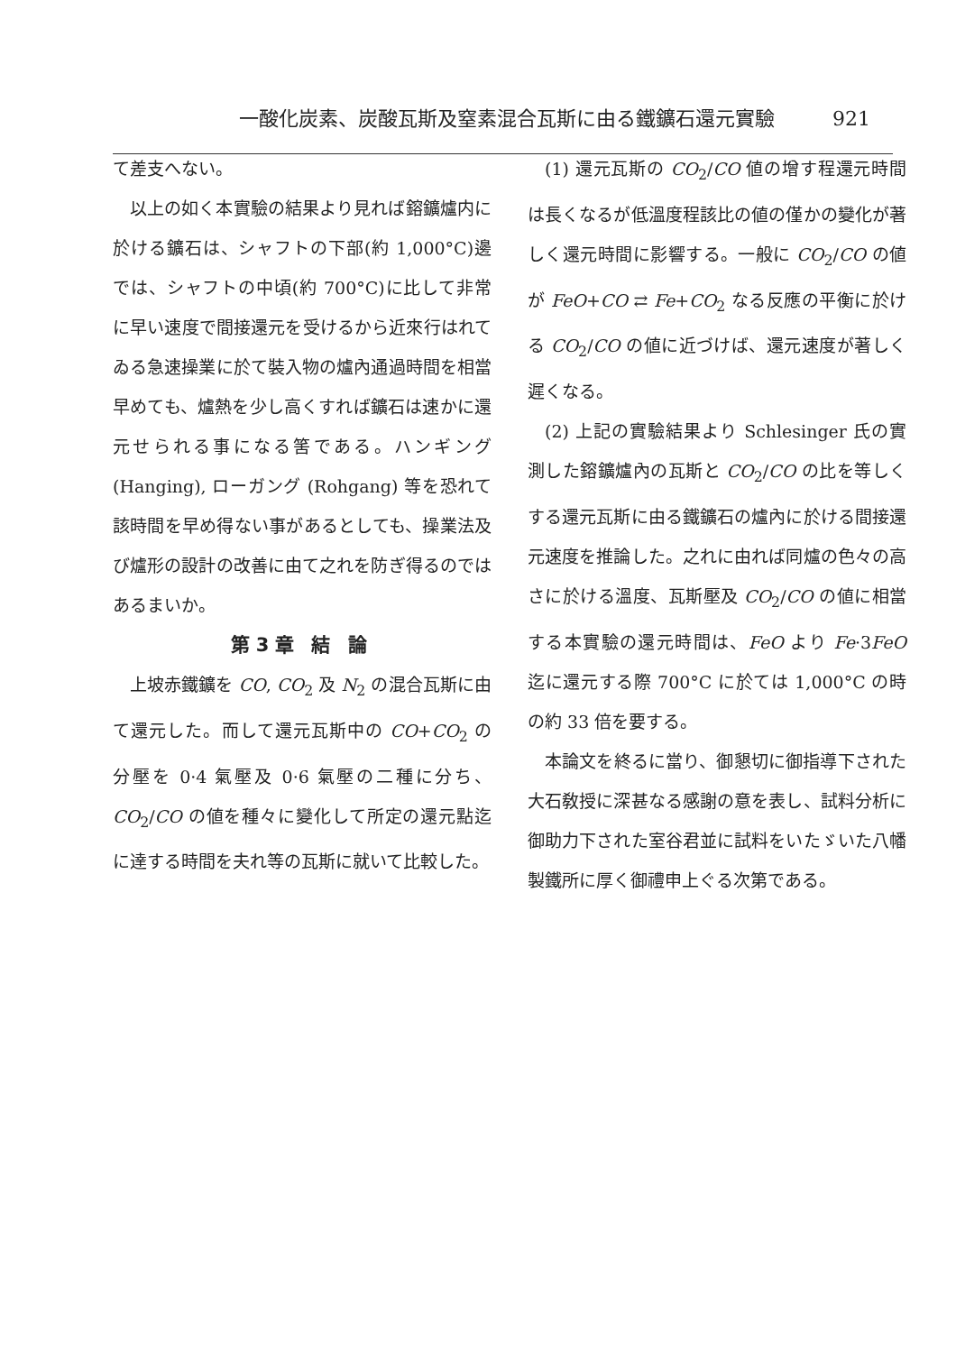一酸化炭素、炭酸瓦斯及窒素混合瓦斯に由る鐵鑛石還元實驗 921
て差支へない。
以上の如く本實驗の結果より見れば鎔鑛爐内に於ける鑛石は、シャフトの下部(約 1,000°C)邊では、シャフトの中頃(約 700°C)に比して非常に早い速度で間接還元を受けるから近來行はれてゐる急速操業に於て裝入物の爐內通過時間を相當早めても、爐熱を少し高くすれば鑛石は速かに還元せられる事になる筈である。ハンギング (Hanging), ローガング (Rohgang) 等を恐れて該時間を早め得ない事があるとしても、操業法及び爐形の設計の改善に由て之れを防ぎ得るのではあるまいか。
第3章 結 論
上坡赤鐵鑛を CO, CO<sub>2</sub> 及 N<sub>2</sub> の混合瓦斯に由て還元した。而して還元瓦斯中の CO+CO<sub>2</sub> の分壓を 0·4 氣壓及 0·6 氣壓の二種に分ち、CO<sub>2</sub>/CO の値を種々に變化して所定の還元點迄に達する時間を夫れ等の瓦斯に就いて比較した。
(1) 還元瓦斯の CO<sub>2</sub>/CO 値の增す程還元時間は長くなるが低溫度程該比の値の僅かの變化が著しく還元時間に影響する。一般に CO<sub>2</sub>/CO の値が FeO+CO ⇄ Fe+CO<sub>2</sub> なる反應の平衡に於ける CO<sub>2</sub>/CO の値に近づけば、還元速度が著しく遲くなる。
(2) 上記の實驗結果より Schlesinger 氏の實測した鎔鑛爐內の瓦斯と CO<sub>2</sub>/CO の比を等しくする還元瓦斯に由る鐵鑛石の爐內に於ける間接還元速度を推論した。之れに由れば同爐の色々の高さに於ける溫度、瓦斯壓及 CO<sub>2</sub>/CO の値に相當する本實驗の還元時間は、FeO より Fe·3FeO 迄に還元する際 700°C に於ては 1,000°C の時の約 33 倍を要する。
本論文を終るに當り、御懇切に御指導下された大石敎授に深甚なる感謝の意を表し、試料分析に御助力下された室谷君並に試料をいたゞいた八幡製鐵所に厚く御禮申上ぐる次第である。